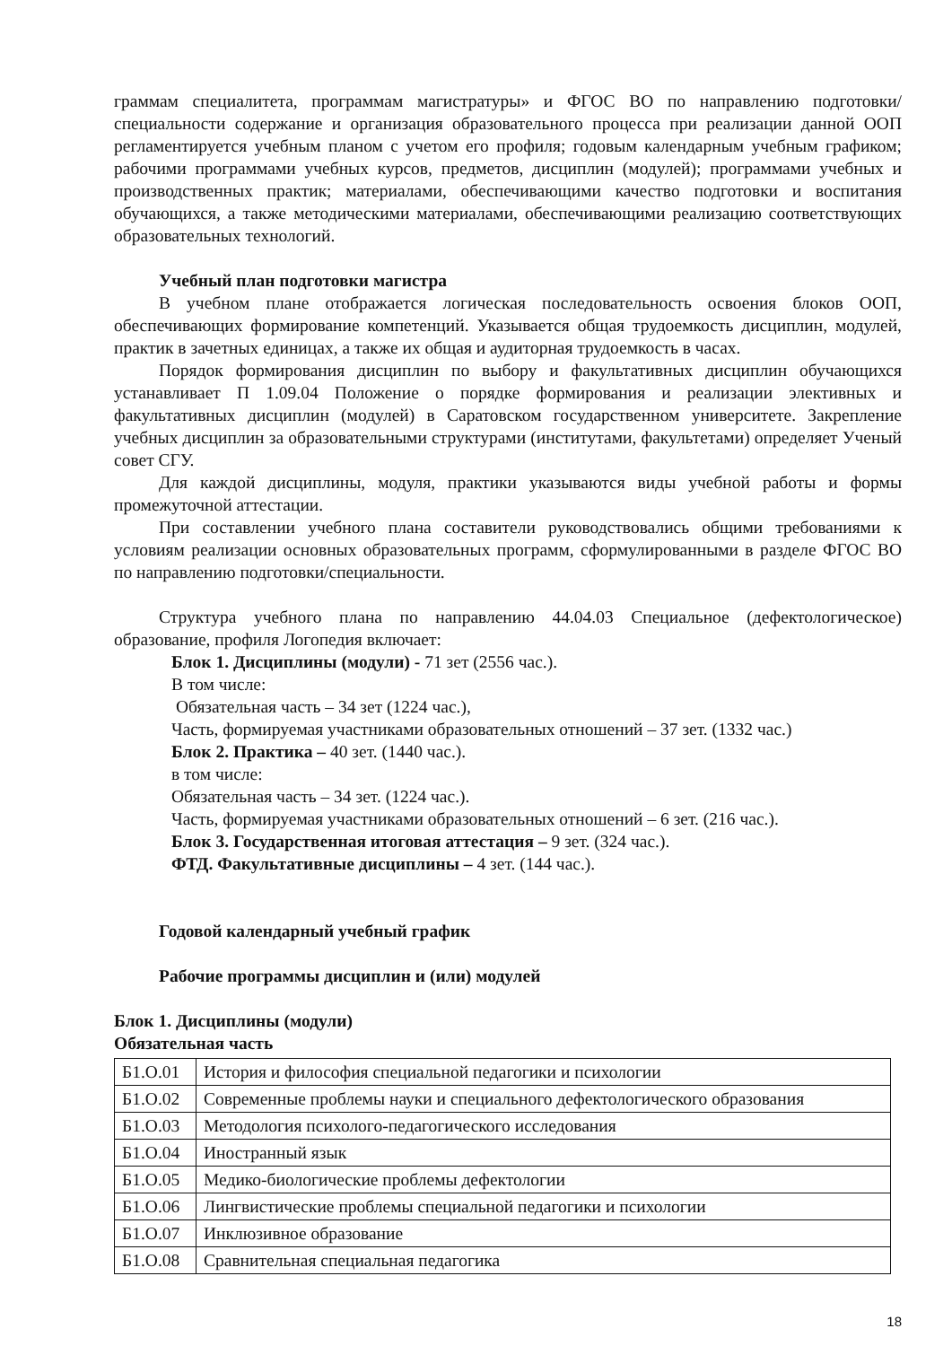граммам специалитета, программам магистратуры» и ФГОС ВО по направлению подготовки/специальности содержание и организация образовательного процесса при реализации данной ООП регламентируется учебным планом с учетом его профиля; годовым календарным учебным графиком; рабочими программами учебных курсов, предметов, дисциплин (модулей); программами учебных и производственных практик; материалами, обеспечивающими качество подготовки и воспитания обучающихся, а также методическими материалами, обеспечивающими реализацию соответствующих образовательных технологий.
Учебный план подготовки магистра
В учебном плане отображается логическая последовательность освоения блоков ООП, обеспечивающих формирование компетенций. Указывается общая трудоемкость дисциплин, модулей, практик в зачетных единицах, а также их общая и аудиторная трудоемкость в часах.
Порядок формирования дисциплин по выбору и факультативных дисциплин обучающихся устанавливает П 1.09.04 Положение о порядке формирования и реализации элективных и факультативных дисциплин (модулей) в Саратовском государственном университете. Закрепление учебных дисциплин за образовательными структурами (институтами, факультетами) определяет Ученый совет СГУ.
Для каждой дисциплины, модуля, практики указываются виды учебной работы и формы промежуточной аттестации.
При составлении учебного плана составители руководствовались общими требованиями к условиям реализации основных образовательных программ, сформулированными в разделе ФГОС ВО по направлению подготовки/специальности.
Структура учебного плана по направлению 44.04.03 Специальное (дефектологическое) образование, профиля Логопедия включает:
Блок 1. Дисциплины (модули) - 71 зет (2556 час.).
В том числе:
Обязательная часть – 34 зет (1224 час.),
Часть, формируемая участниками образовательных отношений – 37 зет. (1332 час.)
Блок 2. Практика – 40 зет. (1440 час.).
в том числе:
Обязательная часть – 34 зет. (1224 час.).
Часть, формируемая участниками образовательных отношений – 6 зет. (216 час.).
Блок 3. Государственная итоговая аттестация – 9 зет. (324 час.).
ФТД. Факультативные дисциплины – 4 зет. (144 час.).
Годовой календарный учебный график
Рабочие программы дисциплин и (или) модулей
Блок 1. Дисциплины (модули)
Обязательная часть
| Б1.О.01 | История и философия специальной педагогики и психологии |
| Б1.О.02 | Современные проблемы науки и специального дефектологического образования |
| Б1.О.03 | Методология психолого-педагогического исследования |
| Б1.О.04 | Иностранный язык |
| Б1.О.05 | Медико-биологические проблемы дефектологии |
| Б1.О.06 | Лингвистические проблемы специальной педагогики и психологии |
| Б1.О.07 | Инклюзивное образование |
| Б1.О.08 | Сравнительная специальная педагогика |
18